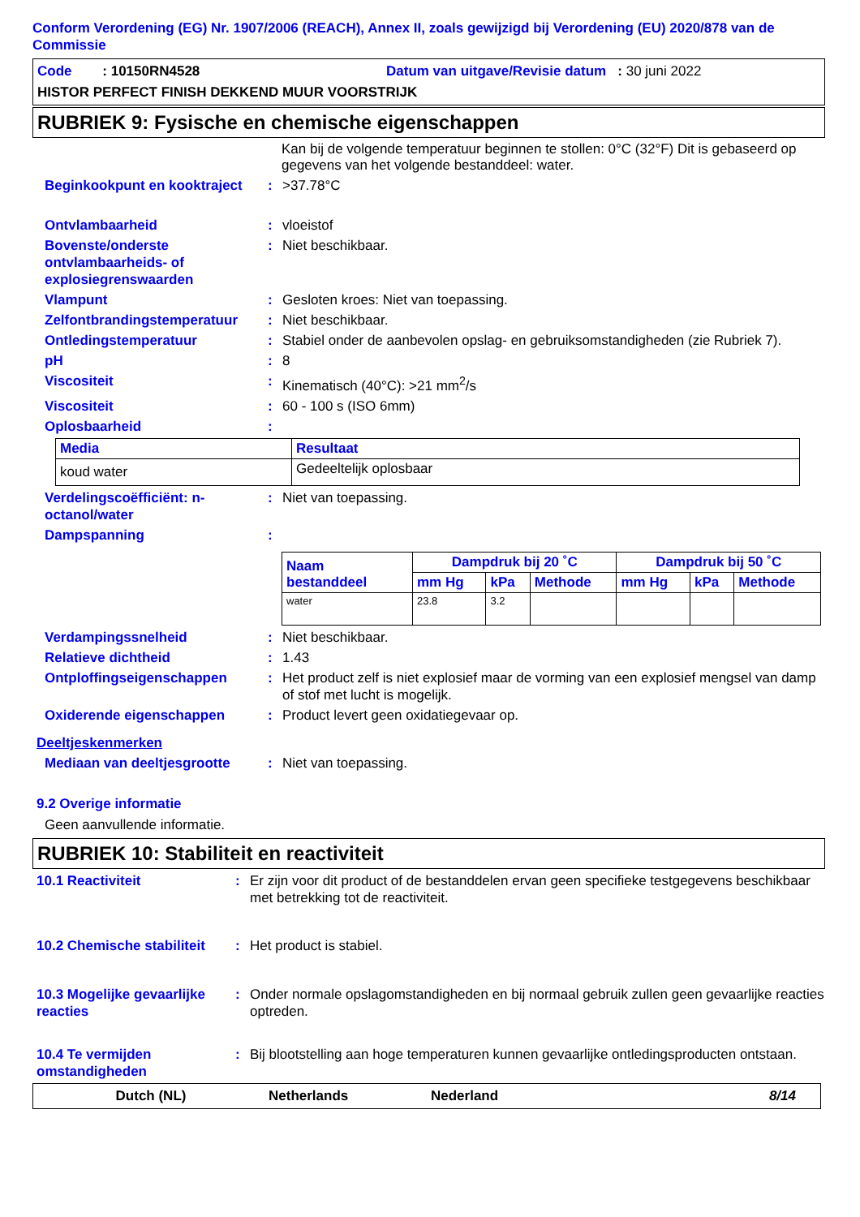Conform Verordening (EG) Nr. 1907/2006 (REACH), Annex II, zoals gewijzigd bij Verordening (EU) 2020/878 van de Commissie
Code : 10150RN4528 Datum van uitgave/Revisie datum : 30 juni 2022
HISTOR PERFECT FINISH DEKKEND MUUR VOORSTRIJK
RUBRIEK 9: Fysische en chemische eigenschappen
Kan bij de volgende temperatuur beginnen te stollen: 0°C (32°F) Dit is gebaseerd op gegevens van het volgende bestanddeel: water.
Beginkookpunt en kooktraject: >37.78°C
Ontvlambaarheid: vloeistof
Bovenste/onderste ontvlambaarheids- of explosiegrenswaarden: Niet beschikbaar.
Vlampunt: Gesloten kroes: Niet van toepassing.
Zelfontbrandingstemperatuur: Niet beschikbaar.
Ontledingstemperatuur: Stabiel onder de aanbevolen opslag- en gebruiksomstandigheden (zie Rubriek 7).
pH: 8
Viscositeit: Kinematisch (40°C): >21 mm<sup>2</sup>/s
Viscositeit: 60 - 100 s (ISO 6mm)
Oplosbaarheid:
| Media | Resultaat |
| --- | --- |
| koud water | Gedeeltelijk oplosbaar |
Verdelingscoëfficiënt: n-octanol/water: Niet van toepassing.
Dampspanning:
| Naam bestanddeel | Dampdruk bij 20 ˚C | | | Dampdruk bij 50 ˚C | | |
| --- | --- | --- | --- | --- | --- | --- |
| | mm Hg | kPa | Methode | mm Hg | kPa | Methode |
| water | 23.8 | 3.2 | | | | |
Verdampingssnelheid: Niet beschikbaar.
Relatieve dichtheid: 1.43
Ontploffingseigenschappen: Het product zelf is niet explosief maar de vorming van een explosief mengsel van damp of stof met lucht is mogelijk.
Oxiderende eigenschappen: Product levert geen oxidatiegevaar op.
Deeltjeskenmerken
Mediaan van deeltjesgrootte: Niet van toepassing.
9.2 Overige informatie
Geen aanvullende informatie.
RUBRIEK 10: Stabiliteit en reactiviteit
10.1 Reactiviteit: Er zijn voor dit product of de bestanddelen ervan geen specifieke testgegevens beschikbaar met betrekking tot de reactiviteit.
10.2 Chemische stabiliteit: Het product is stabiel.
10.3 Mogelijke gevaarlijke reacties: Onder normale opslagomstandigheden en bij normaal gebruik zullen geen gevaarlijke reacties optreden.
10.4 Te vermijden omstandigheden: Bij blootstelling aan hoge temperaturen kunnen gevaarlijke ontledingsproducten ontstaan.
Dutch (NL) Netherlands Nederland 8/14